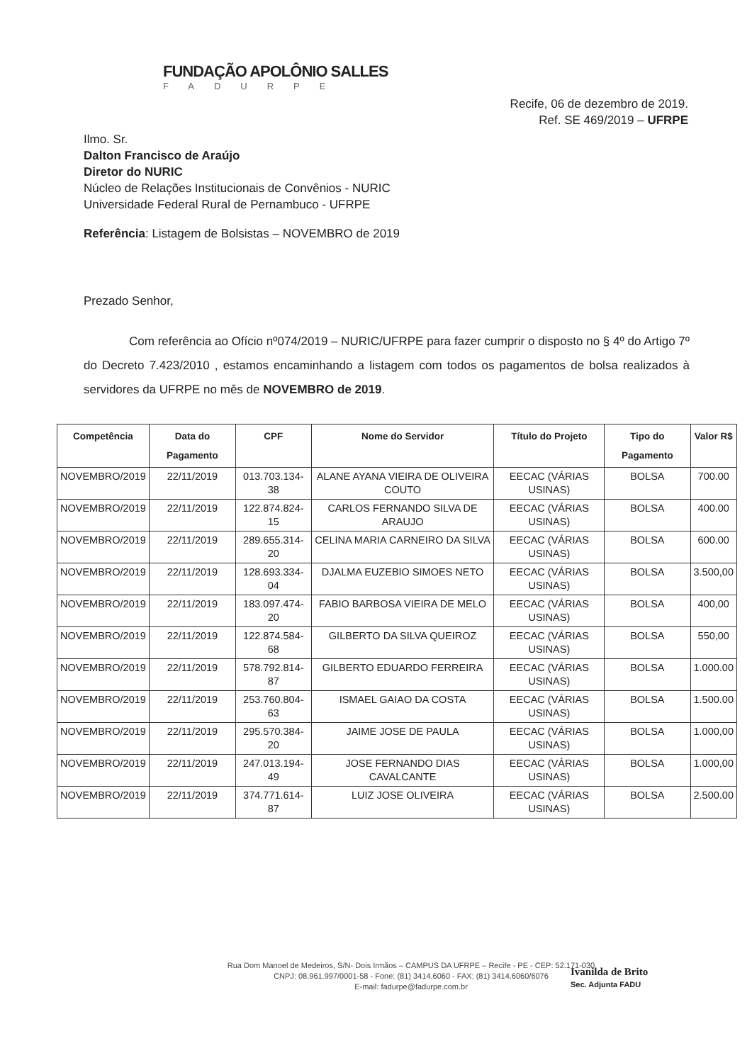FUNDAÇÃO APOLÔNIO SALLES
FADURPE
Recife, 06 de dezembro de 2019.
Ref. SE 469/2019 – UFRPE
Ilmo. Sr.
Dalton Francisco de Araújo
Diretor do NURIC
Núcleo de Relações Institucionais de Convênios - NURIC
Universidade Federal Rural de Pernambuco - UFRPE
Referência: Listagem de Bolsistas – NOVEMBRO de 2019
Prezado Senhor,
Com referência ao Ofício nº074/2019 – NURIC/UFRPE para fazer cumprir o disposto no § 4º do Artigo 7º do Decreto 7.423/2010 , estamos encaminhando a listagem com todos os pagamentos de bolsa realizados à servidores da UFRPE no mês de NOVEMBRO de 2019.
| Competência | Data do Pagamento | CPF | Nome do Servidor | Título do Projeto | Tipo do Pagamento | Valor R$ |
| --- | --- | --- | --- | --- | --- | --- |
| NOVEMBRO/2019 | 22/11/2019 | 013.703.134-38 | ALANE AYANA VIEIRA DE OLIVEIRA COUTO | EECAC (VÁRIAS USINAS) | BOLSA | 700.00 |
| NOVEMBRO/2019 | 22/11/2019 | 122.874.824-15 | CARLOS FERNANDO SILVA DE ARAUJO | EECAC (VÁRIAS USINAS) | BOLSA | 400.00 |
| NOVEMBRO/2019 | 22/11/2019 | 289.655.314-20 | CELINA MARIA CARNEIRO DA SILVA | EECAC (VÁRIAS USINAS) | BOLSA | 600.00 |
| NOVEMBRO/2019 | 22/11/2019 | 128.693.334-04 | DJALMA EUZEBIO SIMOES NETO | EECAC (VÁRIAS USINAS) | BOLSA | 3.500,00 |
| NOVEMBRO/2019 | 22/11/2019 | 183.097.474-20 | FABIO BARBOSA VIEIRA DE MELO | EECAC (VÁRIAS USINAS) | BOLSA | 400,00 |
| NOVEMBRO/2019 | 22/11/2019 | 122.874.584-68 | GILBERTO DA SILVA QUEIROZ | EECAC (VÁRIAS USINAS) | BOLSA | 550,00 |
| NOVEMBRO/2019 | 22/11/2019 | 578.792.814-87 | GILBERTO EDUARDO FERREIRA | EECAC (VÁRIAS USINAS) | BOLSA | 1.000.00 |
| NOVEMBRO/2019 | 22/11/2019 | 253.760.804-63 | ISMAEL GAIAO DA COSTA | EECAC (VÁRIAS USINAS) | BOLSA | 1.500.00 |
| NOVEMBRO/2019 | 22/11/2019 | 295.570.384-20 | JAIME JOSE DE PAULA | EECAC (VÁRIAS USINAS) | BOLSA | 1.000,00 |
| NOVEMBRO/2019 | 22/11/2019 | 247.013.194-49 | JOSE FERNANDO DIAS CAVALCANTE | EECAC (VÁRIAS USINAS) | BOLSA | 1.000,00 |
| NOVEMBRO/2019 | 22/11/2019 | 374.771.614-87 | LUIZ JOSE OLIVEIRA | EECAC (VÁRIAS USINAS) | BOLSA | 2.500.00 |
Rua Dom Manoel de Medeiros, S/N- Dois Irmãos – CAMPUS DA UFRPE – Recife - PE - CEP: 52.171-030
CNPJ: 08.961.997/0001-58 - Fone: (81) 3414.6060 - FAX: (81) 3414.6060/6076
E-mail: fadurpe@fadurpe.com.br
Ivanilda de Brito
Sec. Adjunta FADU